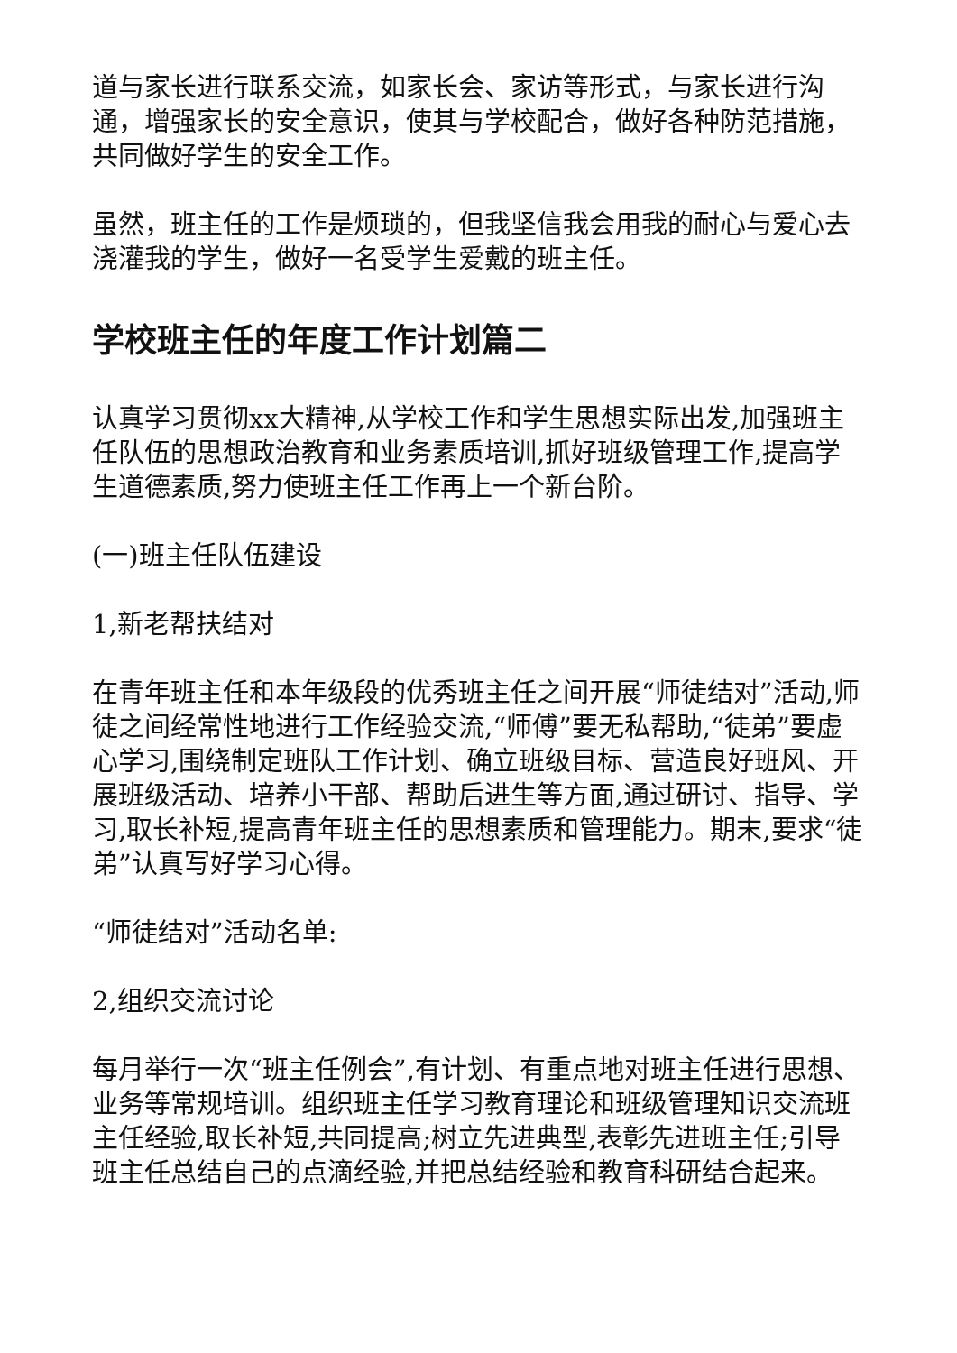道与家长进行联系交流，如家长会、家访等形式，与家长进行沟通，增强家长的安全意识，使其与学校配合，做好各种防范措施，共同做好学生的安全工作。
虽然，班主任的工作是烦琐的，但我坚信我会用我的耐心与爱心去浇灌我的学生，做好一名受学生爱戴的班主任。
学校班主任的年度工作计划篇二
认真学习贯彻xx大精神,从学校工作和学生思想实际出发,加强班主任队伍的思想政治教育和业务素质培训,抓好班级管理工作,提高学生道德素质,努力使班主任工作再上一个新台阶。
(一)班主任队伍建设
1,新老帮扶结对
在青年班主任和本年级段的优秀班主任之间开展“师徒结对”活动,师徒之间经常性地进行工作经验交流,“师傅”要无私帮助,“徒弟”要虚心学习,围绕制定班队工作计划、确立班级目标、营造良好班风、开展班级活动、培养小干部、帮助后进生等方面,通过研讨、指导、学习,取长补短,提高青年班主任的思想素质和管理能力。期末,要求“徒弟”认真写好学习心得。
“师徒结对”活动名单:
2,组织交流讨论
每月举行一次“班主任例会”,有计划、有重点地对班主任进行思想、业务等常规培训。组织班主任学习教育理论和班级管理知识交流班主任经验,取长补短,共同提高;树立先进典型,表彰先进班主任;引导班主任总结自己的点滴经验,并把总结经验和教育科研结合起来。